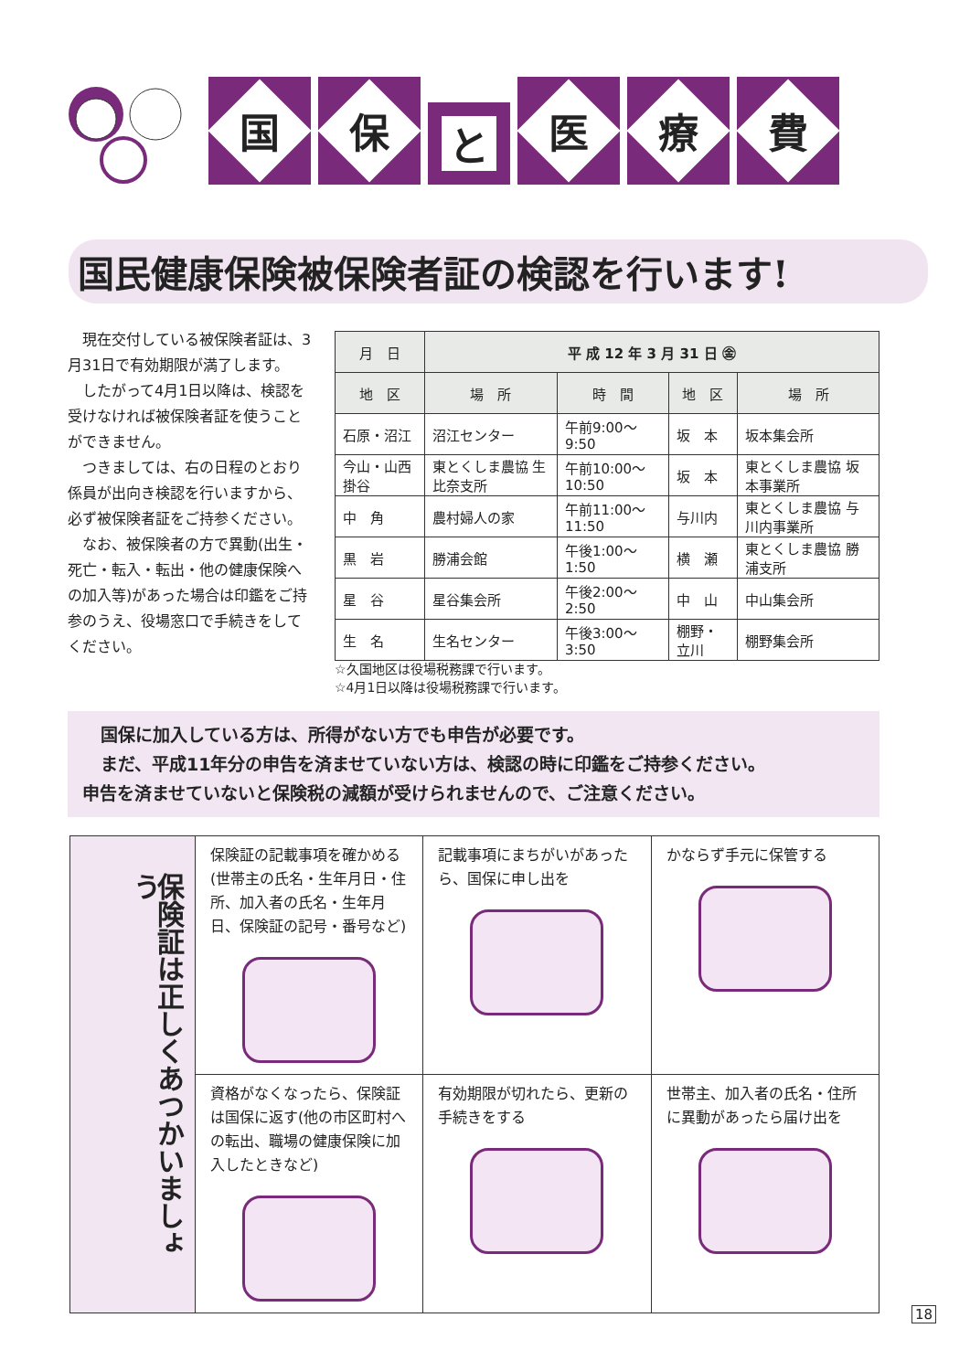国
保
と
医
療
費
国民健康保険被保険者証の検認を行います!
現在交付している被保険者証は、3月31日で有効期限が満了します。
したがって4月1日以降は、検認を受けなければ被保険者証を使うことができません。
つきましては、右の日程のとおり係員が出向き検認を行いますから、必ず被保険者証をご持参ください。
なお、被保険者の方で異動(出生・死亡・転入・転出・他の健康保険への加入等)があった場合は印鑑をご持参のうえ、役場窓口で手続きをしてください。
| 月 日 | 平 成 12 年 3 月 31 日 ㊎ | | | |
| --- | --- | --- | --- | --- |
| 地 区 | 場 所 | 時 間 | 地 区 | 場 所 |
| 石原・沼江 | 沼江センター | 午前9:00〜9:50 | 坂 本 | 坂本集会所 |
| 今山・山西 掛谷 | 東とくしま農協 生比奈支所 | 午前10:00〜10:50 | 坂 本 | 東とくしま農協 坂本事業所 |
| 中 角 | 農村婦人の家 | 午前11:00〜11:50 | 与川内 | 東とくしま農協 与川内事業所 |
| 黒 岩 | 勝浦会館 | 午後1:00〜1:50 | 横 瀬 | 東とくしま農協 勝浦支所 |
| 星 谷 | 星谷集会所 | 午後2:00〜2:50 | 中 山 | 中山集会所 |
| 生 名 | 生名センター | 午後3:00〜3:50 | 棚野・立川 | 棚野集会所 |
☆久国地区は役場税務課で行います。
☆4月1日以降は役場税務課で行います。
国保に加入している方は、所得がない方でも申告が必要です。
まだ、平成11年分の申告を済ませていない方は、検認の時に印鑑をご持参ください。
申告を済ませていないと保険税の減額が受けられませんので、ご注意ください。
| 保険証は正しくあつかいましょう | 保険証の記載事項を確かめる(世帯主の氏名・生年月日・住所、加入者の氏名・生年月日、保険証の記号・番号など) | 記載事項にまちがいがあったら、国保に申し出を | かならず手元に保管する |
| | 資格がなくなったら、保険証は国保に返す(他の市区町村への転出、職場の健康保険に加入したときなど) | 有効期限が切れたら、更新の手続きをする | 世帯主、加入者の氏名・住所に異動があったら届け出を |
18